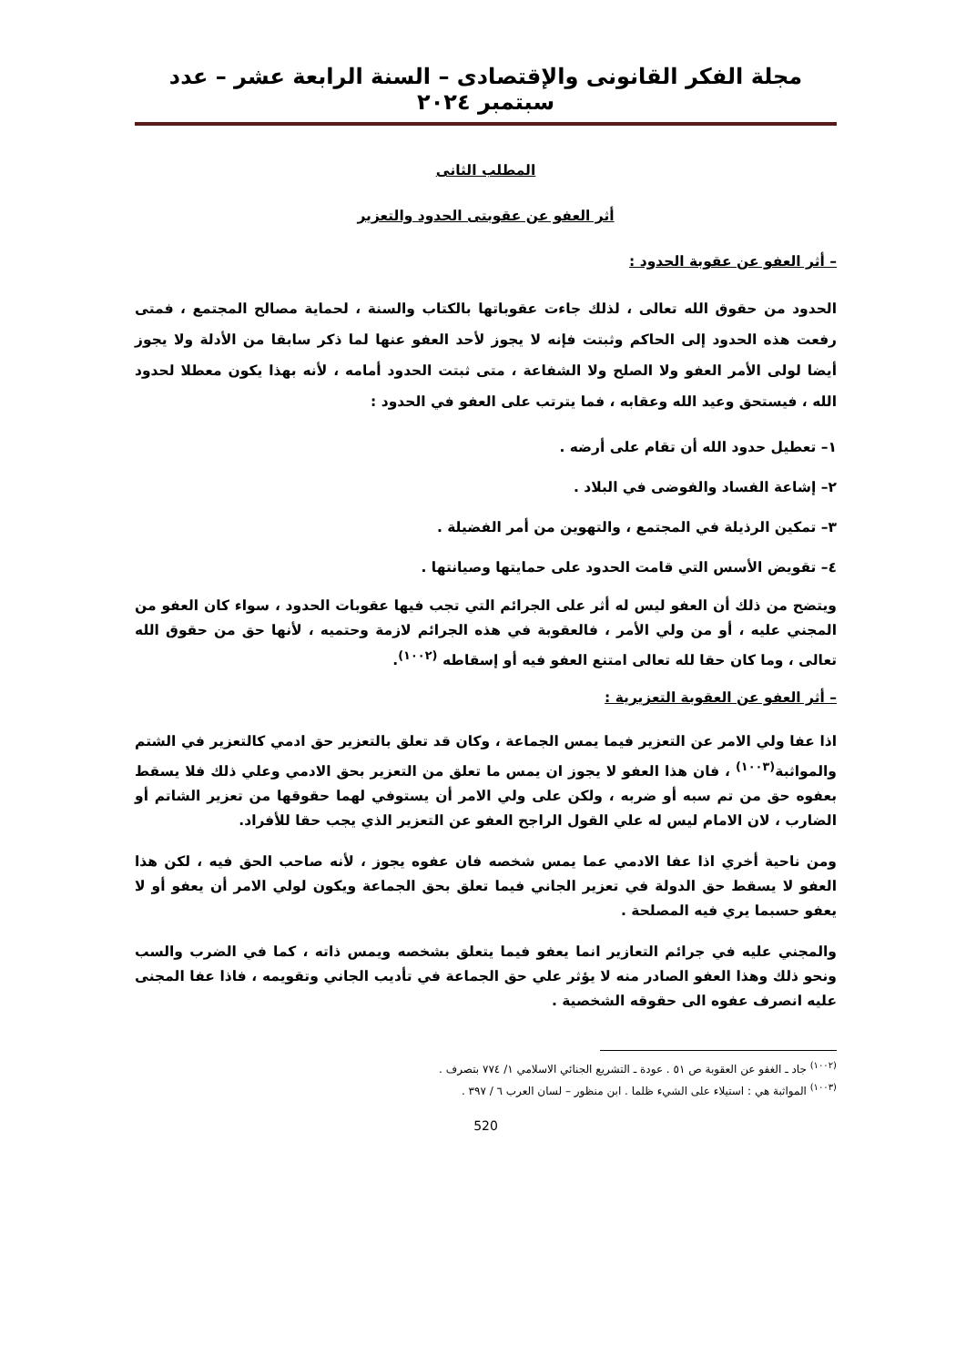مجلة الفكر القانونى والإقتصادى – السنة الرابعة عشر – عدد سبتمبر ٢٠٢٤
المطلب الثانى
أثر العفو عن عقوبتى الحدود والتعزير
– أثر العفو عن عقوبة الحدود :
الحدود من حقوق الله تعالى ، لذلك جاءت عقوباتها بالكتاب والسنة ، لحماية مصالح المجتمع ، فمتى رفعت هذه الحدود إلى الحاكم وثبتت فإنه لا يجوز لأحد العفو عنها لما ذكر سابقا من الأدلة ولا يجوز أيضا لولى الأمر العفو ولا الصلح ولا الشفاعة ، متى ثبتت الحدود أمامه ، لأنه بهذا يكون معطلا لحدود الله ، فيستحق وعيد الله وعقابه ، فما يترتب على العفو في الحدود :
١– تعطيل حدود الله أن تقام على أرضه .
٢– إشاعة الفساد والفوضى في البلاد .
٣– تمكين الرذيلة في المجتمع ، والتهوين من أمر الفضيلة .
٤– تقويض الأسس التي قامت الحدود على حمايتها وصيانتها .
ويتضح من ذلك أن العفو ليس له أثر على الجرائم التي تجب فيها عقوبات الحدود ، سواء كان العفو من المجني عليه ، أو من ولي الأمر ، فالعقوبة في هذه الجرائم لازمة وحتميه ، لأنها حق من حقوق الله تعالى ، وما كان حقا لله تعالى امتنع العفو فيه أو إسقاطه <sup>(١٠٠٢)</sup>.
– أثر العفو عن العقوبة التعزيرية :
اذا عفا ولي الامر عن التعزير فيما يمس الجماعة ، وكان قد تعلق بالتعزير حق ادمي كالتعزير في الشتم والمواثبة<sup>(١٠٠٣)</sup> ، فان هذا العفو لا يجوز ان يمس ما تعلق من التعزير بحق الادمي وعلي ذلك فلا يسقط بعفوه حق من تم سبه أو ضربه ، ولكن على ولي الامر أن يستوفي لهما حقوقها من تعزير الشاتم أو الضارب ، لان الامام ليس له علي القول الراجح العفو عن التعزير الذي يجب حقا للأفراد.
ومن ناحية أخري اذا عفا الادمي عما يمس شخصه فان عفوه يجوز ، لأنه صاحب الحق فيه ، لكن هذا العفو لا يسقط حق الدولة في تعزير الجاني فيما تعلق بحق الجماعة ويكون لولي الامر أن يعفو أو لا يعفو حسبما يري فيه المصلحة .
والمجني عليه في جرائم التعازير انما يعفو فيما يتعلق بشخصه ويمس ذاته ، كما في الضرب والسب ونحو ذلك وهذا العفو الصادر منه لا يؤثر علي حق الجماعة في تأديب الجاني وتقويمه ، فاذا عفا المجنى عليه انصرف عفوه الى حقوقه الشخصية .
<sup>(١٠٠٢)</sup> جاد ـ الغفو عن العقوبة ص ٥١ . عودة ـ التشريع الجنائي الاسلامي ١/ ٧٧٤ بتصرف .
<sup>(١٠٠٣)</sup> المواثبة هي : استيلاء على الشيء ظلما . ابن منظور – لسان العرب ٦ / ٣٩٧ .
520